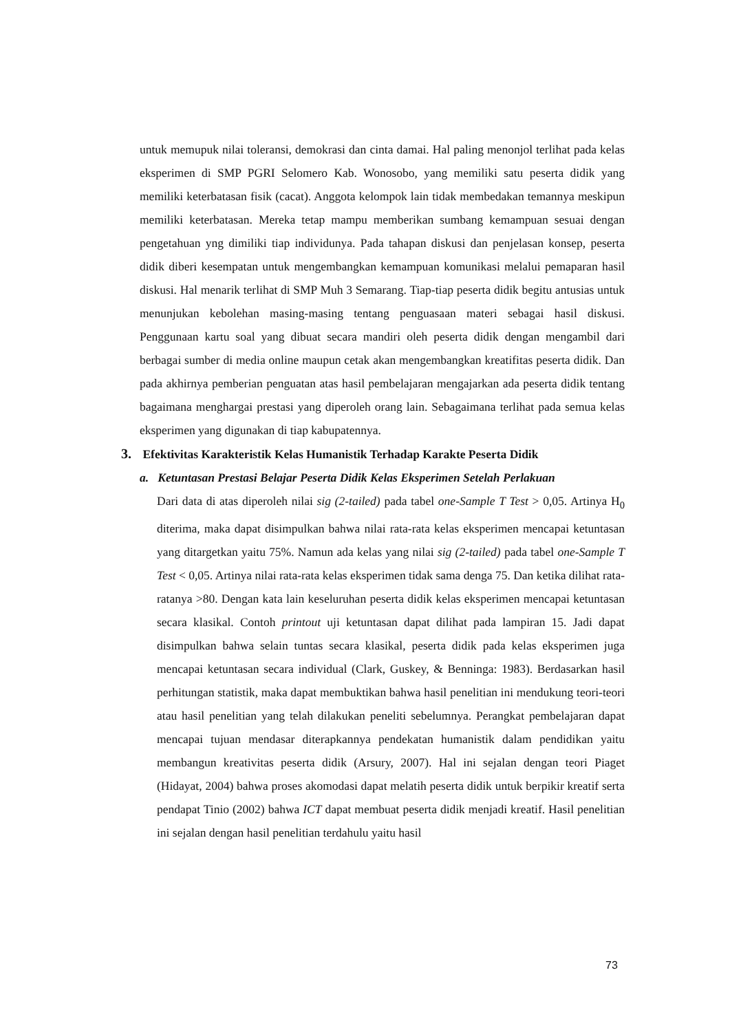untuk memupuk nilai toleransi, demokrasi dan cinta damai. Hal paling menonjol terlihat pada kelas eksperimen di SMP PGRI Selomero Kab. Wonosobo, yang memiliki satu peserta didik yang memiliki keterbatasan fisik (cacat). Anggota kelompok lain tidak membedakan temannya meskipun memiliki keterbatasan. Mereka tetap mampu memberikan sumbang kemampuan sesuai dengan pengetahuan yng dimiliki tiap individunya. Pada tahapan diskusi dan penjelasan konsep, peserta didik diberi kesempatan untuk mengembangkan kemampuan komunikasi melalui pemaparan hasil diskusi. Hal menarik terlihat di SMP Muh 3 Semarang. Tiap-tiap peserta didik begitu antusias untuk menunjukan kebolehan masing-masing tentang penguasaan materi sebagai hasil diskusi. Penggunaan kartu soal yang dibuat secara mandiri oleh peserta didik dengan mengambil dari berbagai sumber di media online maupun cetak akan mengembangkan kreatifitas peserta didik. Dan pada akhirnya pemberian penguatan atas hasil pembelajaran mengajarkan ada peserta didik tentang bagaimana menghargai prestasi yang diperoleh orang lain. Sebagaimana terlihat pada semua kelas eksperimen yang digunakan di tiap kabupatennya.
3. Efektivitas Karakteristik Kelas Humanistik Terhadap Karakte Peserta Didik
a. Ketuntasan Prestasi Belajar Peserta Didik Kelas Eksperimen Setelah Perlakuan
Dari data di atas diperoleh nilai sig (2-tailed) pada tabel one-Sample T Test > 0,05. Artinya H<sub>0</sub> diterima, maka dapat disimpulkan bahwa nilai rata-rata kelas eksperimen mencapai ketuntasan yang ditargetkan yaitu 75%. Namun ada kelas yang nilai sig (2-tailed) pada tabel one-Sample T Test < 0,05. Artinya nilai rata-rata kelas eksperimen tidak sama denga 75. Dan ketika dilihat rata-ratanya >80. Dengan kata lain keseluruhan peserta didik kelas eksperimen mencapai ketuntasan secara klasikal. Contoh printout uji ketuntasan dapat dilihat pada lampiran 15. Jadi dapat disimpulkan bahwa selain tuntas secara klasikal, peserta didik pada kelas eksperimen juga mencapai ketuntasan secara individual (Clark, Guskey, & Benninga: 1983). Berdasarkan hasil perhitungan statistik, maka dapat membuktikan bahwa hasil penelitian ini mendukung teori-teori atau hasil penelitian yang telah dilakukan peneliti sebelumnya. Perangkat pembelajaran dapat mencapai tujuan mendasar diterapkannya pendekatan humanistik dalam pendidikan yaitu membangun kreativitas peserta didik (Arsury, 2007). Hal ini sejalan dengan teori Piaget (Hidayat, 2004) bahwa proses akomodasi dapat melatih peserta didik untuk berpikir kreatif serta pendapat Tinio (2002) bahwa ICT dapat membuat peserta didik menjadi kreatif. Hasil penelitian ini sejalan dengan hasil penelitian terdahulu yaitu hasil
73